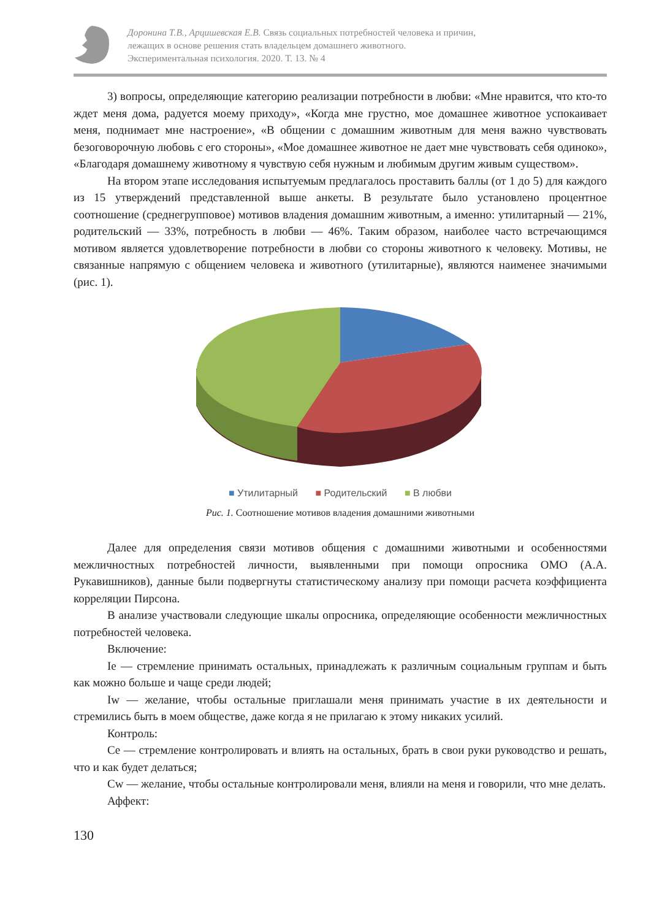Доронина Т.В., Арцишевская Е.В. Связь социальных потребностей человека и причин,
лежащих в основе решения стать владельцем домашнего животного.
Экспериментальная психология. 2020. Т. 13. № 4
3) вопросы, определяющие категорию реализации потребности в любви: «Мне нравится, что кто-то ждет меня дома, радуется моему приходу», «Когда мне грустно, мое домашнее животное успокаивает меня, поднимает мне настроение», «В общении с домашним животным для меня важно чувствовать безоговорочную любовь с его стороны», «Мое домашнее животное не дает мне чувствовать себя одиноко», «Благодаря домашнему животному я чувствую себя нужным и любимым другим живым существом».
На втором этапе исследования испытуемым предлагалось проставить баллы (от 1 до 5) для каждого из 15 утверждений представленной выше анкеты. В результате было установлено процентное соотношение (среднегрупповое) мотивов владения домашним животным, а именно: утилитарный — 21%, родительский — 33%, потребность в любви — 46%. Таким образом, наиболее часто встречающимся мотивом является удовлетворение потребности в любви со стороны животного к человеку. Мотивы, не связанные напрямую с общением человека и животного (утилитарные), являются наименее значимыми (рис. 1).
■ Утилитарный ■ Родительский ■ В любви
Рис. 1. Соотношение мотивов владения домашними животными
Далее для определения связи мотивов общения с домашними животными и особенностями межличностных потребностей личности, выявленными при помощи опросника ОМО (А.А. Рукавишников), данные были подвергнуты статистическому анализу при помощи расчета коэффициента корреляции Пирсона.
В анализе участвовали следующие шкалы опросника, определяющие особенности межличностных потребностей человека.
Включение:
Ie — стремление принимать остальных, принадлежать к различным социальным группам и быть как можно больше и чаще среди людей;
Iw — желание, чтобы остальные приглашали меня принимать участие в их деятельности и стремились быть в моем обществе, даже когда я не прилагаю к этому никаких усилий.
Контроль:
Ce — стремление контролировать и влиять на остальных, брать в свои руки руководство и решать, что и как будет делаться;
Cw — желание, чтобы остальные контролировали меня, влияли на меня и говорили, что мне делать.
Аффект:
130